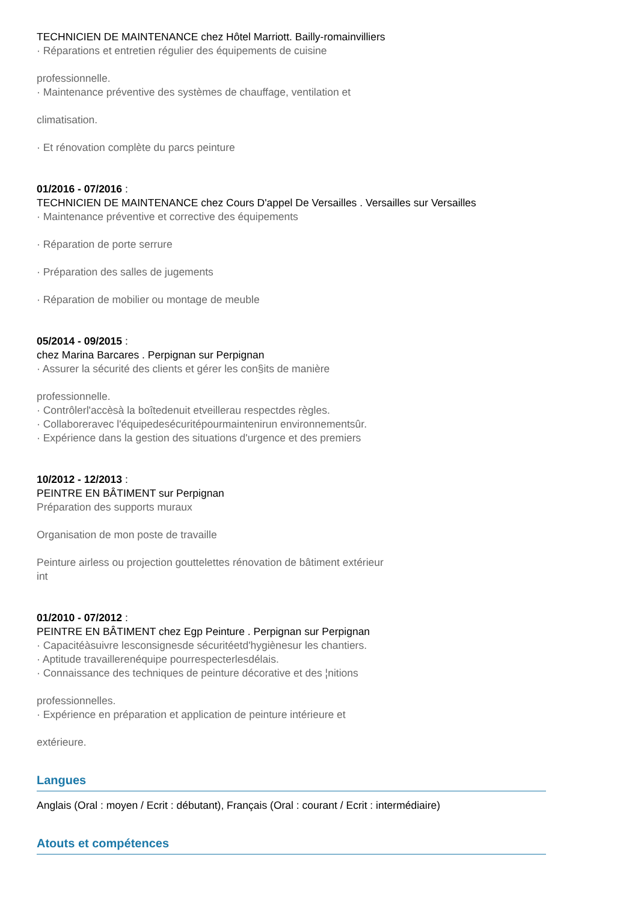TECHNICIEN DE MAINTENANCE chez Hôtel Marriott. Bailly-romainvilliers
· Réparations et entretien régulier des équipements de cuisine
professionnelle.
· Maintenance préventive des systèmes de chauffage, ventilation et
climatisation.
· Et rénovation complète du parcs peinture
01/2016 - 07/2016 :
TECHNICIEN DE MAINTENANCE chez Cours D'appel De Versailles . Versailles sur Versailles
· Maintenance préventive et corrective des équipements
· Réparation de porte serrure
· Préparation des salles de jugements
· Réparation de mobilier ou montage de meuble
05/2014 - 09/2015 :
chez Marina Barcares . Perpignan sur Perpignan
· Assurer la sécurité des clients et gérer les con§its de manière
professionnelle.
· Contrôlerl'accèsà la boîtedenuit etveillerau respectdes règles.
· Collaboreravec l'équipedesécuritépourmaintenirun environnementsûr.
· Expérience dans la gestion des situations d'urgence et des premiers
10/2012 - 12/2013 :
PEINTRE EN BÂTIMENT sur Perpignan
Préparation des supports muraux
Organisation de mon poste de travaille
Peinture airless ou projection gouttelettes rénovation de bâtiment extérieur
int
01/2010 - 07/2012 :
PEINTRE EN BÂTIMENT chez Egp Peinture . Perpignan sur Perpignan
· Capacitéàsuivre lesconsignesde sécuritéetd'hygiènesur les chantiers.
· Aptitude travaillerenéquipe pourrespecterlesdélais.
· Connaissance des techniques de peinture décorative et des ¦nitions
professionnelles.
· Expérience en préparation et application de peinture intérieure et
extérieure.
Langues
Anglais (Oral : moyen / Ecrit : débutant), Français (Oral : courant / Ecrit : intermédiaire)
Atouts et compétences